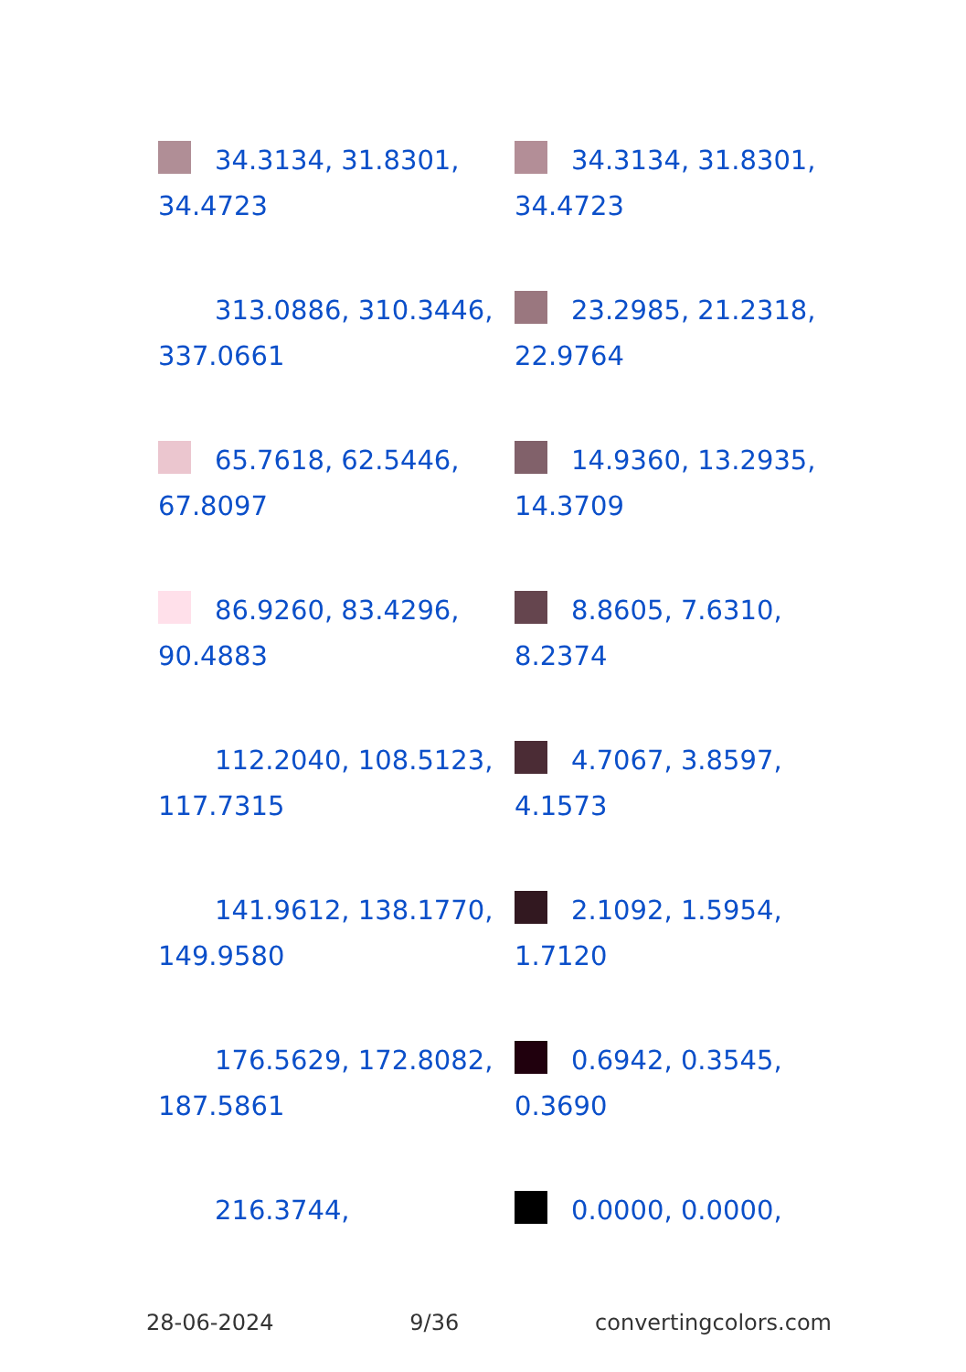34.3134, 31.8301, 34.4723
34.3134, 31.8301, 34.4723
313.0886, 310.3446, 337.0661
23.2985, 21.2318, 22.9764
65.7618, 62.5446, 67.8097
14.9360, 13.2935, 14.3709
86.9260, 83.4296, 90.4883
8.8605, 7.6310, 8.2374
112.2040, 108.5123, 117.7315
4.7067, 3.8597, 4.1573
141.9612, 138.1770, 149.9580
2.1092, 1.5954, 1.7120
176.5629, 172.8082, 187.5861
0.6942, 0.3545, 0.3690
216.3744,
0.0000, 0.0000,
28-06-2024 9/36 convertingcolors.com